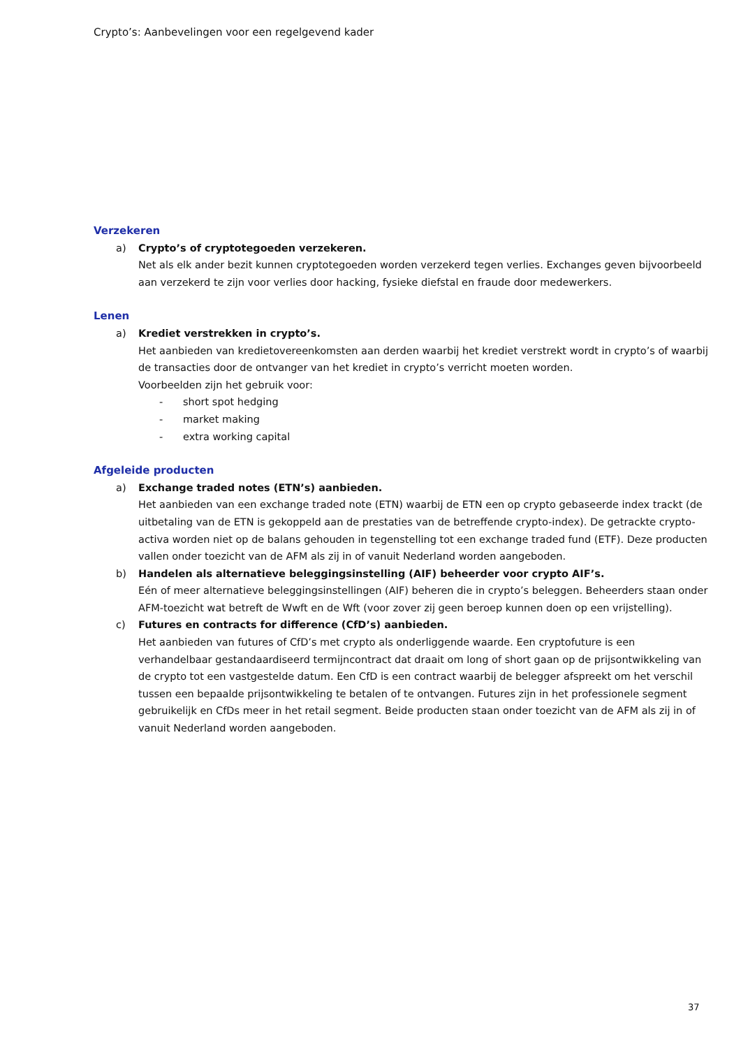Crypto’s: Aanbevelingen voor een regelgevend kader
Verzekeren
a) Crypto’s of cryptotegoeden verzekeren.
Net als elk ander bezit kunnen cryptotegoeden worden verzekerd tegen verlies. Exchanges geven bijvoorbeeld aan verzekerd te zijn voor verlies door hacking, fysieke diefstal en fraude door medewerkers.
Lenen
a) Krediet verstrekken in crypto’s.
Het aanbieden van kredietovereenkomsten aan derden waarbij het krediet verstrekt wordt in crypto’s of waarbij de transacties door de ontvanger van het krediet in crypto’s verricht moeten worden.
Voorbeelden zijn het gebruik voor:
- short spot hedging
- market making
- extra working capital
Afgeleide producten
a) Exchange traded notes (ETN’s) aanbieden.
Het aanbieden van een exchange traded note (ETN) waarbij de ETN een op crypto gebaseerde index trackt (de uitbetaling van de ETN is gekoppeld aan de prestaties van de betreffende crypto-index). De getrackte crypto-activa worden niet op de balans gehouden in tegenstelling tot een exchange traded fund (ETF). Deze producten vallen onder toezicht van de AFM als zij in of vanuit Nederland worden aangeboden.
b) Handelen als alternatieve beleggingsinstelling (AIF) beheerder voor crypto AIF’s.
Eén of meer alternatieve beleggingsinstellingen (AIF) beheren die in crypto’s beleggen. Beheerders staan onder AFM-toezicht wat betreft de Wwft en de Wft (voor zover zij geen beroep kunnen doen op een vrijstelling).
c) Futures en contracts for difference (CfD’s) aanbieden.
Het aanbieden van futures of CfD’s met crypto als onderliggende waarde. Een cryptofuture is een verhandelbaar gestandaardiseerd termijncontract dat draait om long of short gaan op de prijsontwikkeling van de crypto tot een vastgestelde datum. Een CfD is een contract waarbij de belegger afspreekt om het verschil tussen een bepaalde prijsontwikkeling te betalen of te ontvangen. Futures zijn in het professionele segment gebruikelijk en CfDs meer in het retail segment. Beide producten staan onder toezicht van de AFM als zij in of vanuit Nederland worden aangeboden.
37